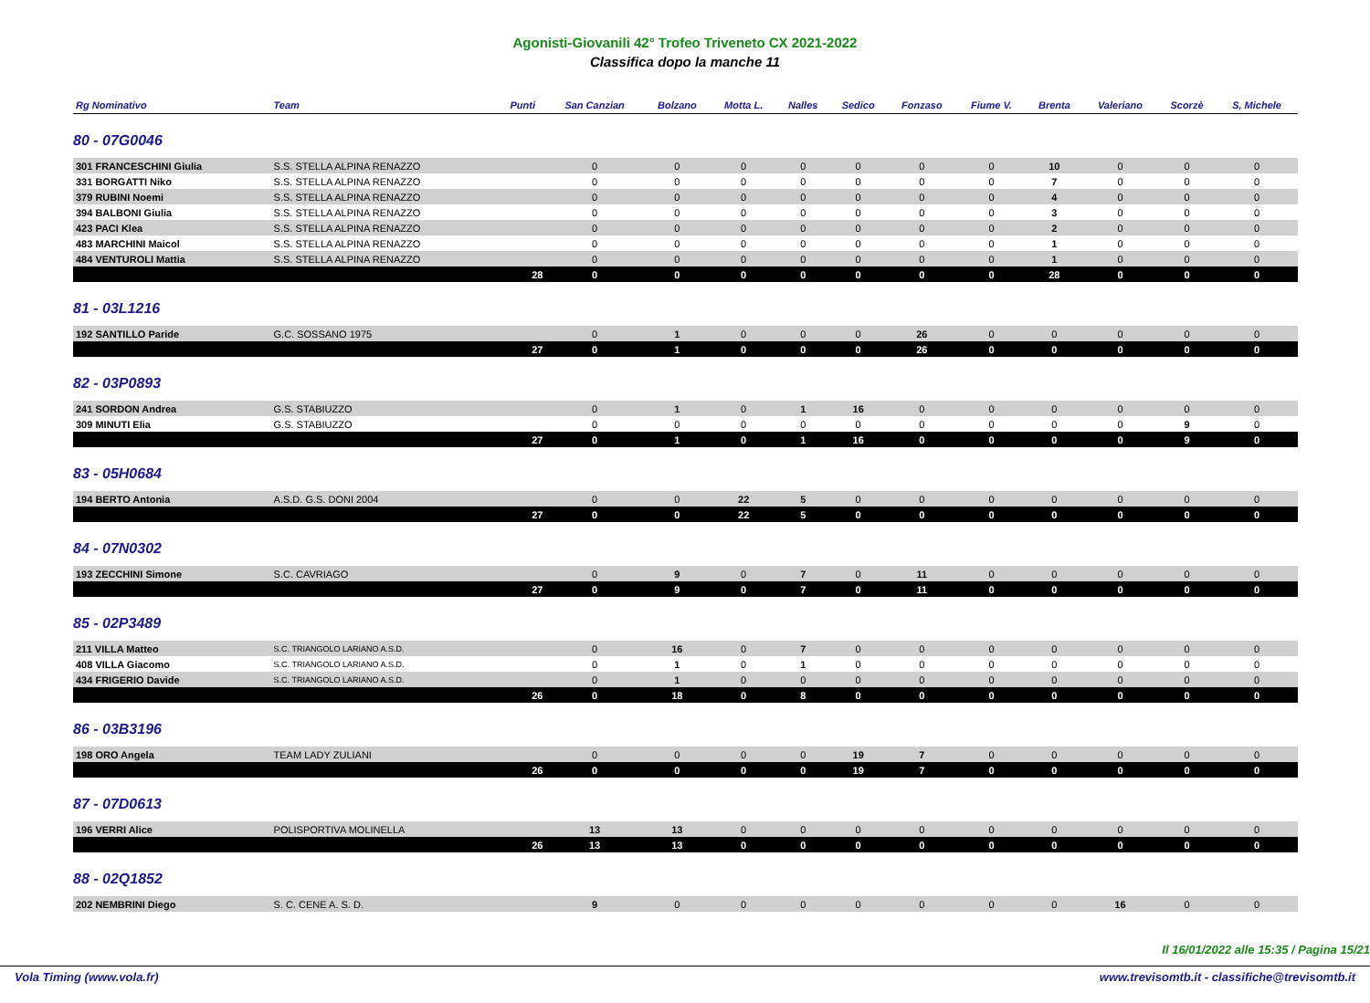Agonisti-Giovanili 42° Trofeo Triveneto CX 2021-2022
Classifica dopo la manche 11
| Rg Nominativo | Team | Punti | San Canzian | Bolzano | Motta L. | Nalles | Sedico | Fonzaso | Fiume V. | Brenta | Valeriano | Scorzè | S, Michele |
| --- | --- | --- | --- | --- | --- | --- | --- | --- | --- | --- | --- | --- | --- |
| 80 - 07G0046 | | | | | | | | | | | | | |
| 301 FRANCESCHINI Giulia | S.S. STELLA ALPINA RENAZZO | | 0 | 0 | 0 | 0 | 0 | 0 | 0 | 10 | 0 | 0 | 0 |
| 331 BORGATTI Niko | S.S. STELLA ALPINA RENAZZO | | 0 | 0 | 0 | 0 | 0 | 0 | 0 | 7 | 0 | 0 | 0 |
| 379 RUBINI Noemi | S.S. STELLA ALPINA RENAZZO | | 0 | 0 | 0 | 0 | 0 | 0 | 0 | 4 | 0 | 0 | 0 |
| 394 BALBONI Giulia | S.S. STELLA ALPINA RENAZZO | | 0 | 0 | 0 | 0 | 0 | 0 | 0 | 3 | 0 | 0 | 0 |
| 423 PACI Klea | S.S. STELLA ALPINA RENAZZO | | 0 | 0 | 0 | 0 | 0 | 0 | 0 | 2 | 0 | 0 | 0 |
| 483 MARCHINI Maicol | S.S. STELLA ALPINA RENAZZO | | 0 | 0 | 0 | 0 | 0 | 0 | 0 | 1 | 0 | 0 | 0 |
| 484 VENTUROLI Mattia | S.S. STELLA ALPINA RENAZZO | | 0 | 0 | 0 | 0 | 0 | 0 | 0 | 1 | 0 | 0 | 0 |
| | | 28 | 0 | 0 | 0 | 0 | 0 | 0 | 0 | 28 | 0 | 0 | 0 |
| 81 - 03L1216 | | | | | | | | | | | | | |
| 192 SANTILLO Paride | G.C. SOSSANO 1975 | | 0 | 1 | 0 | 0 | 0 | 26 | 0 | 0 | 0 | 0 | 0 |
| | | 27 | 0 | 1 | 0 | 0 | 0 | 26 | 0 | 0 | 0 | 0 | 0 |
| 82 - 03P0893 | | | | | | | | | | | | | |
| 241 SORDON Andrea | G.S. STABIUZZO | | 0 | 1 | 0 | 1 | 16 | 0 | 0 | 0 | 0 | 0 | 0 |
| 309 MINUTI Elia | G.S. STABIUZZO | | 0 | 0 | 0 | 0 | 0 | 0 | 0 | 0 | 0 | 9 | 0 |
| | | 27 | 0 | 1 | 0 | 1 | 16 | 0 | 0 | 0 | 0 | 9 | 0 |
| 83 - 05H0684 | | | | | | | | | | | | | |
| 194 BERTO Antonia | A.S.D. G.S. DONI 2004 | | 0 | 0 | 22 | 5 | 0 | 0 | 0 | 0 | 0 | 0 | 0 |
| | | 27 | 0 | 0 | 22 | 5 | 0 | 0 | 0 | 0 | 0 | 0 | 0 |
| 84 - 07N0302 | | | | | | | | | | | | | |
| 193 ZECCHINI Simone | S.C. CAVRIAGO | | 0 | 9 | 0 | 7 | 0 | 11 | 0 | 0 | 0 | 0 | 0 |
| | | 27 | 0 | 9 | 0 | 7 | 0 | 11 | 0 | 0 | 0 | 0 | 0 |
| 85 - 02P3489 | | | | | | | | | | | | | |
| 211 VILLA Matteo | S.C. TRIANGOLO LARIANO A.S.D. | | 0 | 16 | 0 | 7 | 0 | 0 | 0 | 0 | 0 | 0 | 0 |
| 408 VILLA Giacomo | S.C. TRIANGOLO LARIANO A.S.D. | | 0 | 1 | 0 | 1 | 0 | 0 | 0 | 0 | 0 | 0 | 0 |
| 434 FRIGERIO Davide | S.C. TRIANGOLO LARIANO A.S.D. | | 0 | 1 | 0 | 0 | 0 | 0 | 0 | 0 | 0 | 0 | 0 |
| | | 26 | 0 | 18 | 0 | 8 | 0 | 0 | 0 | 0 | 0 | 0 | 0 |
| 86 - 03B3196 | | | | | | | | | | | | | |
| 198 ORO Angela | TEAM LADY ZULIANI | | 0 | 0 | 0 | 0 | 19 | 7 | 0 | 0 | 0 | 0 | 0 |
| | | 26 | 0 | 0 | 0 | 0 | 19 | 7 | 0 | 0 | 0 | 0 | 0 |
| 87 - 07D0613 | | | | | | | | | | | | | |
| 196 VERRI Alice | POLISPORTIVA MOLINELLA | | 13 | 13 | 0 | 0 | 0 | 0 | 0 | 0 | 0 | 0 | 0 |
| | | 26 | 13 | 13 | 0 | 0 | 0 | 0 | 0 | 0 | 0 | 0 | 0 |
| 88 - 02Q1852 | | | | | | | | | | | | | |
| 202 NEMBRINI Diego | S. C. CENE A. S. D. | | 9 | 0 | 0 | 0 | 0 | 0 | 0 | 0 | 16 | 0 | 0 |
Il 16/01/2022 alle 15:35 / Pagina 15/21
Vola Timing (www.vola.fr) www.trevisomtb.it - classifiche@trevisomtb.it